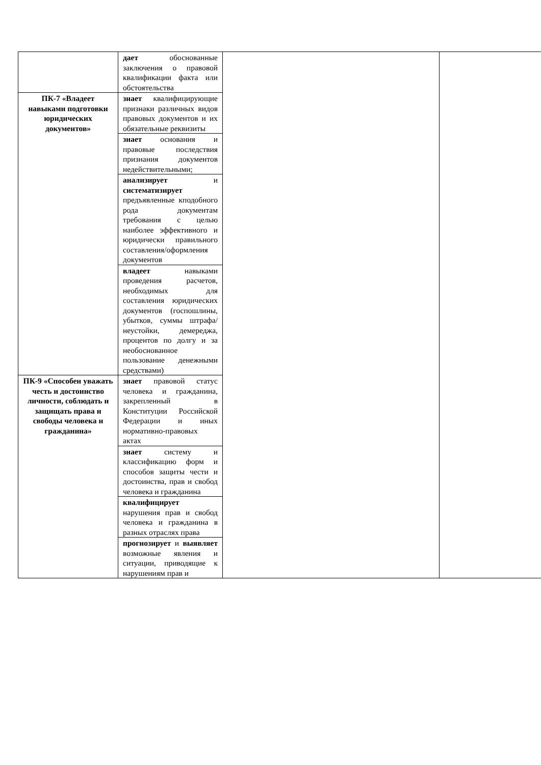| | дает обоснованные заключения о правовой квалификации факта или обстоятельства | | |
| ПК-7 «Владеет навыками подготовки юридических документов» | знает квалифицирующие признаки различных видов правовых документов и их обязательные реквизиты | | |
| | знает основания и правовые последствия признания документов недействительными; | | |
| | анализирует и систематизирует предъявленные кподобного рода документам требования с целью наиболее эффективного и юридически правильного составления/оформления документов | | |
| | владеет навыками проведения расчетов, необходимых для составления юридических документов (госпошлины, убытков, суммы штрафа/неустойки, демереджа, процентов по долгу и за необоснованное пользование денежными средствами) | | |
| ПК-9 «Способен уважать честь и достоинство личности, соблюдать и защищать права и свободы человека и гражданина» | знает правовой статус человека и гражданина, закрепленный в Конституции Российской Федерации и иных нормативно-правовых актах | | |
| | знает систему и классификацию форм и способов защиты чести и достоинства, прав и свобод человека и гражданина | | |
| | квалифицирует нарушения прав и свобод человека и гражданина в разных отраслях права | | |
| | прогнозирует и выявляет возможные явления и ситуации, приводящие к нарушениям прав и | | |